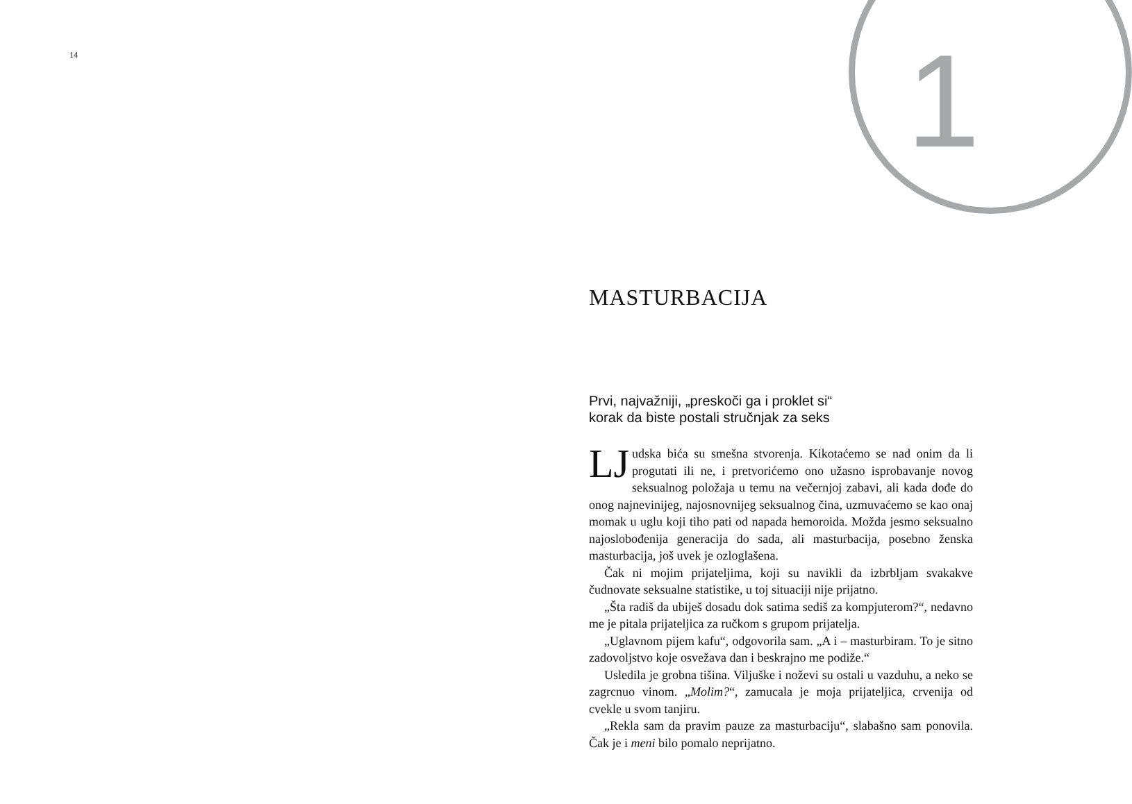14
1
MASTURBACIJA
Prvi, najvažniji, „preskoči ga i proklet si“
korak da biste postali stručnjak za seks
LJ udska bića su smešna stvorenja. Kikotaćemo se nad onim da li progutati ili ne, i pretvorićemo ono užasno isprobavanje novog seksualnog položaja u temu na večernjoj zabavi, ali kada dođe do onog najnevinijeg, najosnovnijeg seksualnog čina, uzmuvaćemo se kao onaj momak u uglu koji tiho pati od napada hemoroida. Možda jesmo seksualno najoslobođenija generacija do sada, ali masturbacija, posebno ženska masturbacija, još uvek je ozloglašena.
Čak ni mojim prijateljima, koji su navikli da izbrbljam svakakve čudnovate seksualne statistike, u toj situaciji nije prijatno.
„Šta radiš da ubiješ dosadu dok satima sediš za kompjuterom?“, nedavno me je pitala prijateljica za ručkom s grupom prijatelja.
„Uglavnom pijem kafu“, odgovorila sam. „A i – masturbiram. To je sitno zadovoljstvo koje osvežava dan i beskrajno me podiže.“
Usledila je grobna tišina. Viljuške i noževi su ostali u vazduhu, a neko se zagrcnuo vinom. „Molim?“, zamucala je moja prijateljica, crvenija od cvekle u svom tanjiru.
„Rekla sam da pravim pauze za masturbaciju“, slabašno sam ponovila. Čak je i meni bilo pomalo neprijatno.